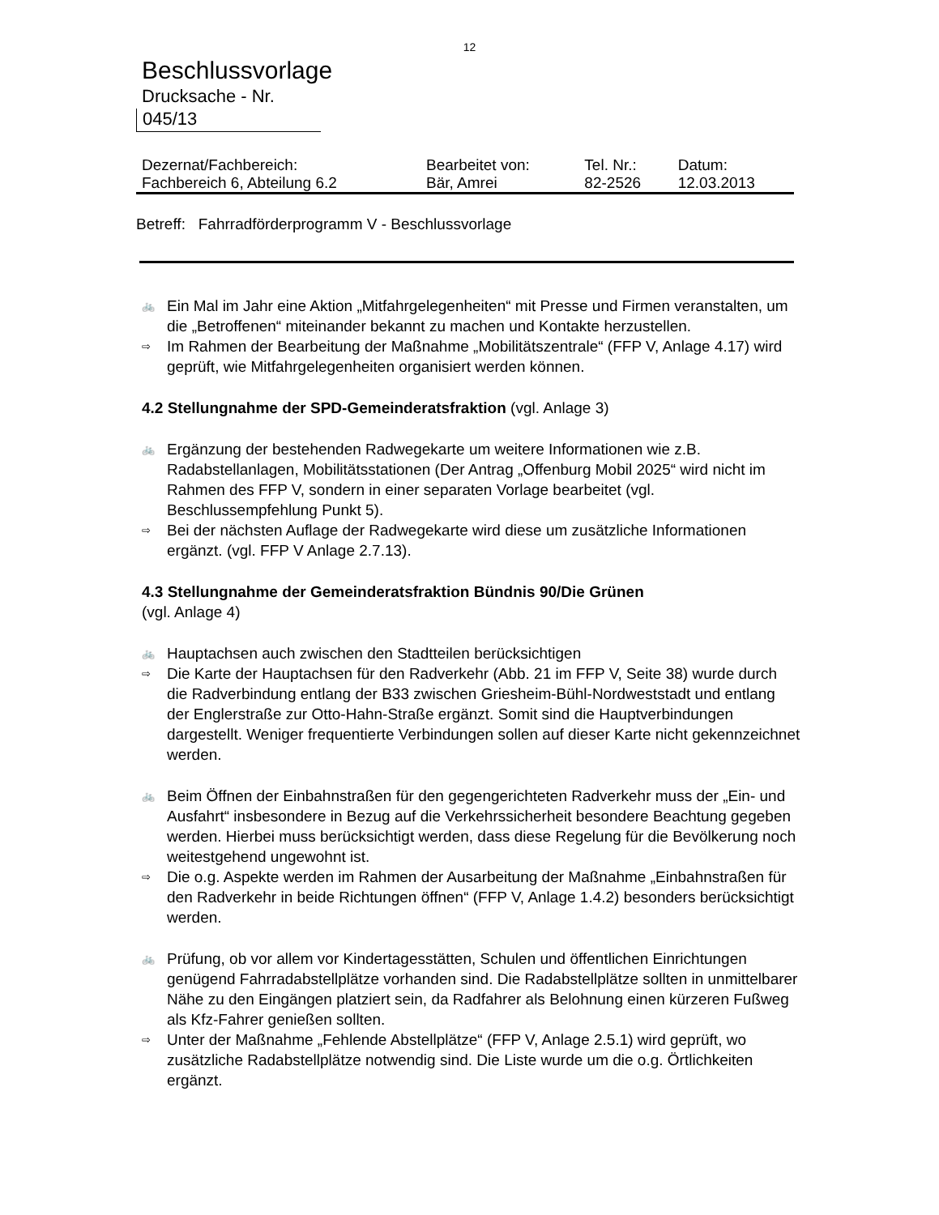12
Beschlussvorlage
Drucksache - Nr.
045/13
| Dezernat/Fachbereich: | Bearbeitet von: | Tel. Nr.: | Datum: |
| Fachbereich 6, Abteilung 6.2 | Bär, Amrei | 82-2526 | 12.03.2013 |
Betreff: Fahrradförderprogramm V - Beschlussvorlage
🚲 Ein Mal im Jahr eine Aktion „Mitfahrgelegenheiten“ mit Presse und Firmen veranstalten, um die „Betroffenen“ miteinander bekannt zu machen und Kontakte herzustellen.
⇨ Im Rahmen der Bearbeitung der Maßnahme „Mobilitätszentrale“ (FFP V, Anlage 4.17) wird geprüft, wie Mitfahrgelegenheiten organisiert werden können.
4.2 Stellungnahme der SPD-Gemeinderatsfraktion (vgl. Anlage 3)
🚲 Ergänzung der bestehenden Radwegekarte um weitere Informationen wie z.B. Radabstellanlagen, Mobilitätsstationen (Der Antrag „Offenburg Mobil 2025“ wird nicht im Rahmen des FFP V, sondern in einer separaten Vorlage bearbeitet (vgl. Beschlussempfehlung Punkt 5).
⇨ Bei der nächsten Auflage der Radwegekarte wird diese um zusätzliche Informationen ergänzt. (vgl. FFP V Anlage 2.7.13).
4.3 Stellungnahme der Gemeinderatsfraktion Bündnis 90/Die Grünen
(vgl. Anlage 4)
🚲 Hauptachsen auch zwischen den Stadtteilen berücksichtigen
⇨ Die Karte der Hauptachsen für den Radverkehr (Abb. 21 im FFP V, Seite 38) wurde durch die Radverbindung entlang der B33 zwischen Griesheim-Bühl-Nordweststadt und entlang der Englerstraße zur Otto-Hahn-Straße ergänzt. Somit sind die Hauptverbindungen dargestellt. Weniger frequentierte Verbindungen sollen auf dieser Karte nicht gekennzeichnet werden.
🚲 Beim Öffnen der Einbahnstraßen für den gegengerichteten Radverkehr muss der „Ein- und Ausfahrt“ insbesondere in Bezug auf die Verkehrssicherheit besondere Beachtung gegeben werden. Hierbei muss berücksichtigt werden, dass diese Regelung für die Bevölkerung noch weitestgehend ungewohnt ist.
⇨ Die o.g. Aspekte werden im Rahmen der Ausarbeitung der Maßnahme „Einbahnstraßen für den Radverkehr in beide Richtungen öffnen“ (FFP V, Anlage 1.4.2) besonders berücksichtigt werden.
🚲 Prüfung, ob vor allem vor Kindertagesstätten, Schulen und öffentlichen Einrichtungen genügend Fahrradabstellplätze vorhanden sind. Die Radabstellplätze sollten in unmittelbarer Nähe zu den Eingängen platziert sein, da Radfahrer als Belohnung einen kürzeren Fußweg als Kfz-Fahrer genießen sollten.
⇨ Unter der Maßnahme „Fehlende Abstellplätze“ (FFP V, Anlage 2.5.1) wird geprüft, wo zusätzliche Radabstellplätze notwendig sind. Die Liste wurde um die o.g. Örtlichkeiten ergänzt.